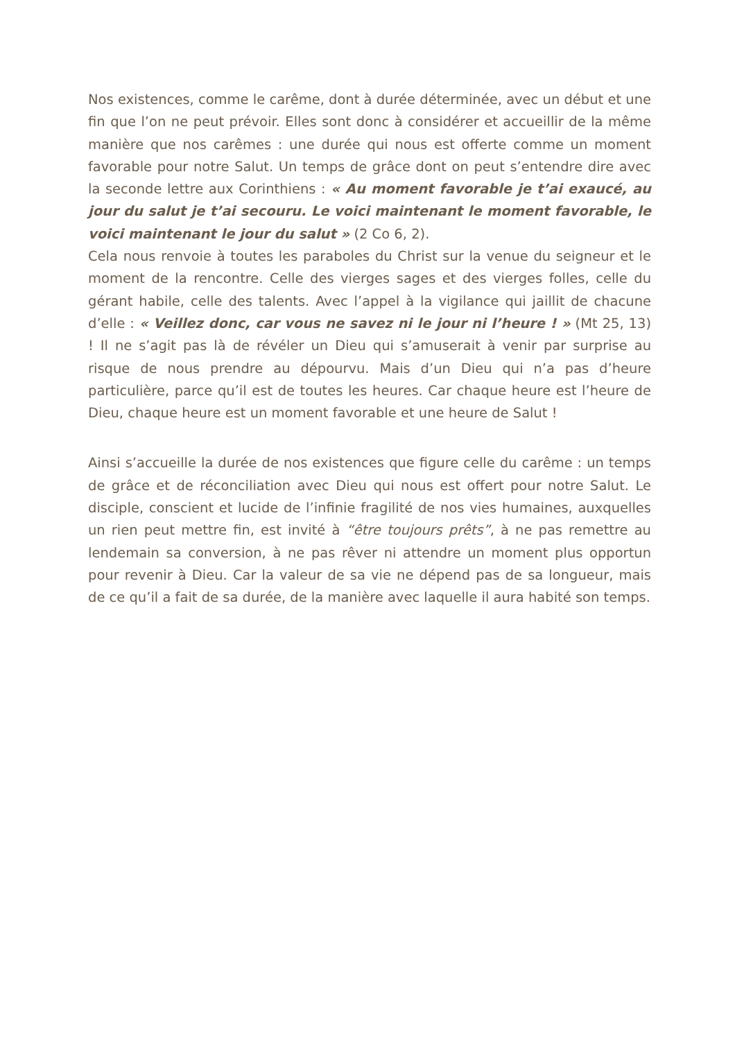Nos existences, comme le carême, dont à durée déterminée, avec un début et une fin que l’on ne peut prévoir. Elles sont donc à considérer et accueillir de la même manière que nos carêmes : une durée qui nous est offerte comme un moment favorable pour notre Salut. Un temps de grâce dont on peut s’entendre dire avec la seconde lettre aux Corinthiens : « Au moment favorable je t’ai exaucé, au jour du salut je t’ai secouru. Le voici maintenant le moment favorable, le voici maintenant le jour du salut » (2 Co 6, 2).
Cela nous renvoie à toutes les paraboles du Christ sur la venue du seigneur et le moment de la rencontre. Celle des vierges sages et des vierges folles, celle du gérant habile, celle des talents. Avec l’appel à la vigilance qui jaillit de chacune d’elle : « Veillez donc, car vous ne savez ni le jour ni l’heure ! » (Mt 25, 13) ! Il ne s’agit pas là de révéler un Dieu qui s’amuserait à venir par surprise au risque de nous prendre au dépourvu. Mais d’un Dieu qui n’a pas d’heure particulière, parce qu’il est de toutes les heures. Car chaque heure est l’heure de Dieu, chaque heure est un moment favorable et une heure de Salut !
Ainsi s’accueille la durée de nos existences que figure celle du carême : un temps de grâce et de réconciliation avec Dieu qui nous est offert pour notre Salut. Le disciple, conscient et lucide de l’infinie fragilité de nos vies humaines, auxquelles un rien peut mettre fin, est invité à “être toujours prêts”, à ne pas remettre au lendemain sa conversion, à ne pas rêver ni attendre un moment plus opportun pour revenir à Dieu. Car la valeur de sa vie ne dépend pas de sa longueur, mais de ce qu’il a fait de sa durée, de la manière avec laquelle il aura habité son temps.